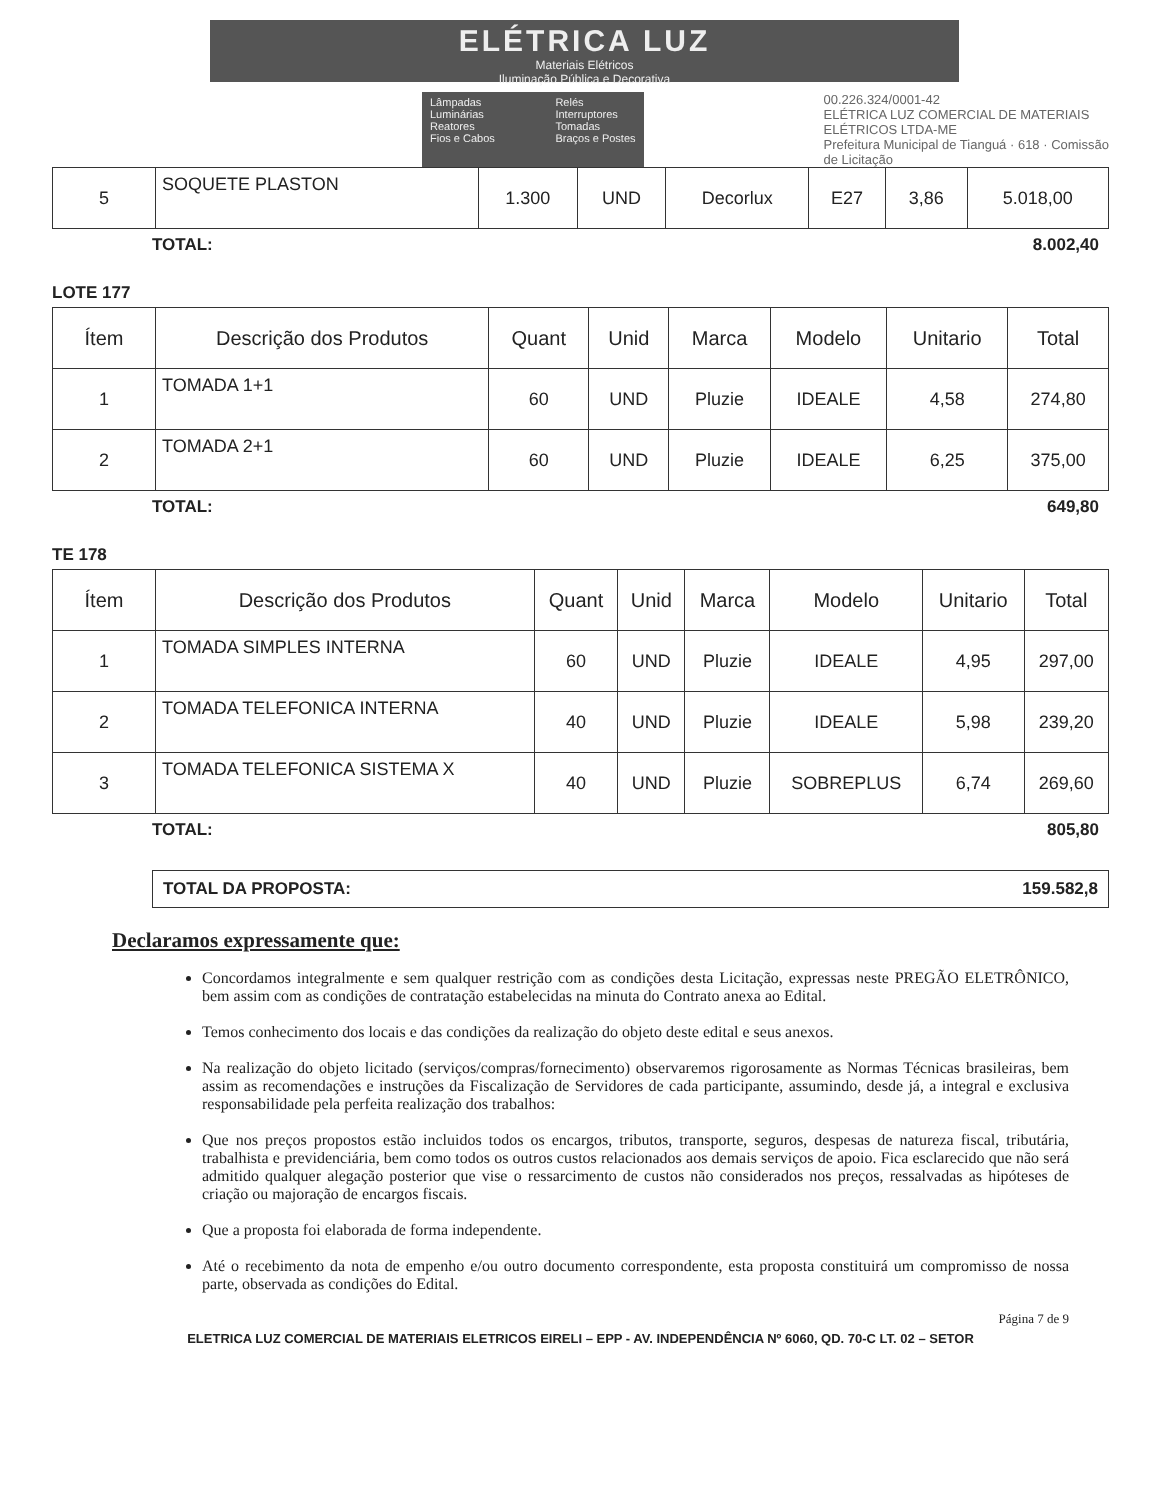ELÉTRICA LUZ
Materiais Elétricos
Iluminação Pública e Decorativa
Lâmpadas
Luminárias
Reatores
Fios e Cabos Relés
Interruptores
Tomadas
Braços e Postes
00.226.324/0001-42
ELÉTRICA LUZ COMERCIAL DE MATERIAIS ELÉTRICOS LTDA-ME
Prefeitura Municipal de Tianguá · 618 · Comissão de Licitação
| 5 | SOQUETE PLASTON | 1.300 | UND | Decorlux | E27 | 3,86 | 5.018,00 |
TOTAL: 8.002,40
LOTE 177
| Ítem | Descrição dos Produtos | Quant | Unid | Marca | Modelo | Unitario | Total |
| --- | --- | --- | --- | --- | --- | --- | --- |
| 1 | TOMADA 1+1 | 60 | UND | Pluzie | IDEALE | 4,58 | 274,80 |
| 2 | TOMADA 2+1 | 60 | UND | Pluzie | IDEALE | 6,25 | 375,00 |
TOTAL: 649,80
TE 178
| Ítem | Descrição dos Produtos | Quant | Unid | Marca | Modelo | Unitario | Total |
| --- | --- | --- | --- | --- | --- | --- | --- |
| 1 | TOMADA SIMPLES INTERNA | 60 | UND | Pluzie | IDEALE | 4,95 | 297,00 |
| 2 | TOMADA TELEFONICA INTERNA | 40 | UND | Pluzie | IDEALE | 5,98 | 239,20 |
| 3 | TOMADA TELEFONICA SISTEMA X | 40 | UND | Pluzie | SOBREPLUS | 6,74 | 269,60 |
TOTAL: 805,80
TOTAL DA PROPOSTA: 159.582,8
Declaramos expressamente que:
Concordamos integralmente e sem qualquer restrição com as condições desta Licitação, expressas neste PREGÃO ELETRÔNICO, bem assim com as condições de contratação estabelecidas na minuta do Contrato anexa ao Edital.
Temos conhecimento dos locais e das condições da realização do objeto deste edital e seus anexos.
Na realização do objeto licitado (serviços/compras/fornecimento) observaremos rigorosamente as Normas Técnicas brasileiras, bem assim as recomendações e instruções da Fiscalização de Servidores de cada participante, assumindo, desde já, a integral e exclusiva responsabilidade pela perfeita realização dos trabalhos:
Que nos preços propostos estão incluidos todos os encargos, tributos, transporte, seguros, despesas de natureza fiscal, tributária, trabalhista e previdenciária, bem como todos os outros custos relacionados aos demais serviços de apoio. Fica esclarecido que não será admitido qualquer alegação posterior que vise o ressarcimento de custos não considerados nos preços, ressalvadas as hipóteses de criação ou majoração de encargos fiscais.
Que a proposta foi elaborada de forma independente.
Até o recebimento da nota de empenho e/ou outro documento correspondente, esta proposta constituirá um compromisso de nossa parte, observada as condições do Edital.
Página 7 de 9
ELETRICA LUZ COMERCIAL DE MATERIAIS ELETRICOS EIRELI – EPP - AV. INDEPENDÊNCIA Nº 6060, QD. 70-C LT. 02 – SETOR